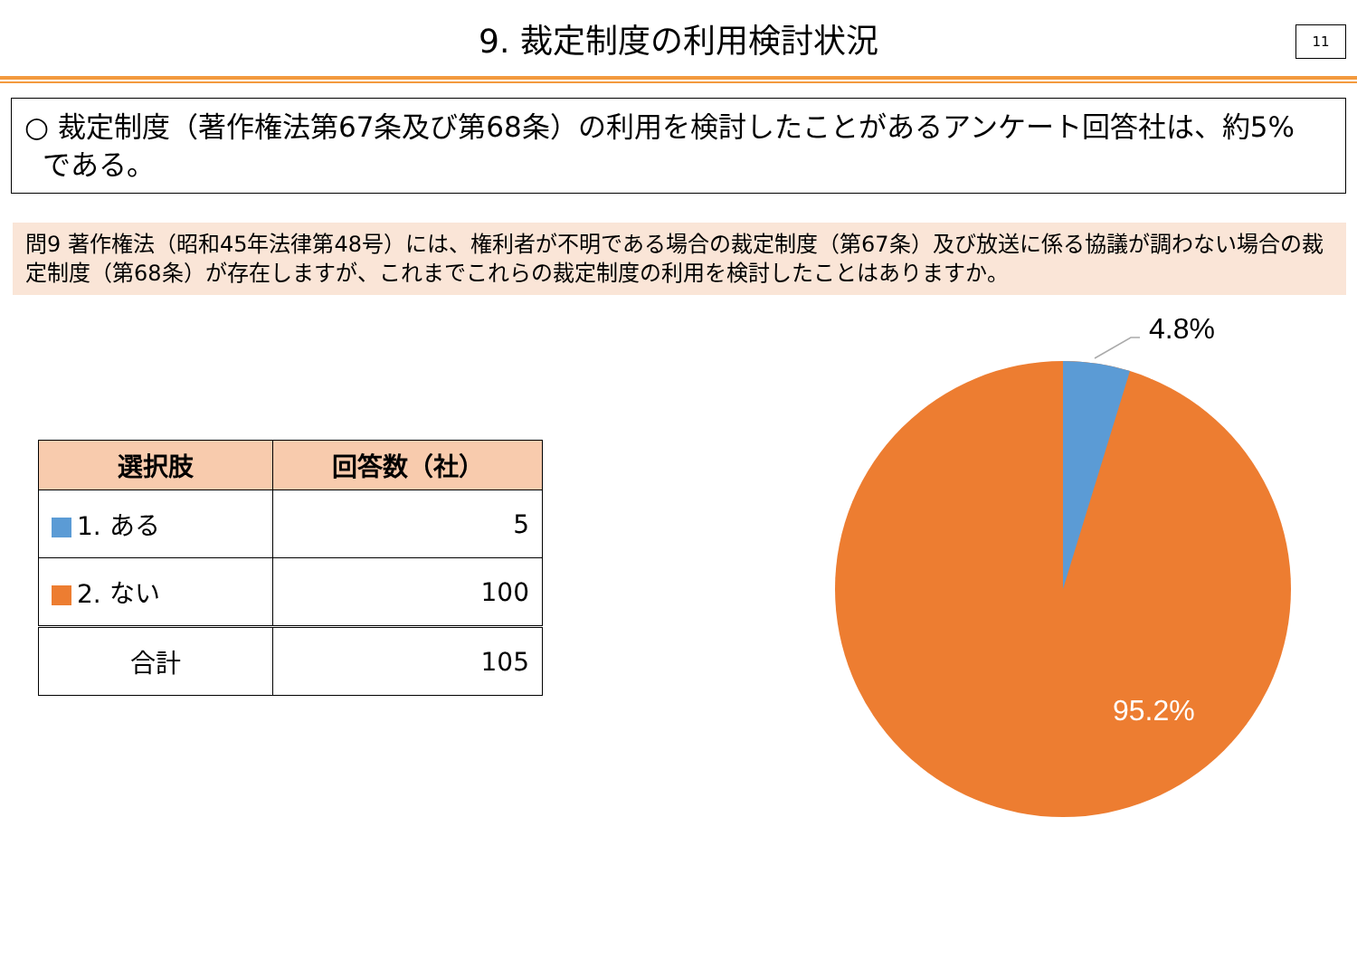9. 裁定制度の利用検討状況
11
○ 裁定制度（著作権法第67条及び第68条）の利用を検討したことがあるアンケート回答社は、約5%
である。
問9 著作権法（昭和45年法律第48号）には、権利者が不明である場合の裁定制度（第67条）及び放送に係る協議が調わない場合の裁定制度（第68条）が存在しますが、これまでこれらの裁定制度の利用を検討したことはありますか。
| 選択肢 | 回答数（社） |
| --- | --- |
| 1. ある | 5 |
| 2. ない | 100 |
| 合計 | 105 |
4.8%
95.2%